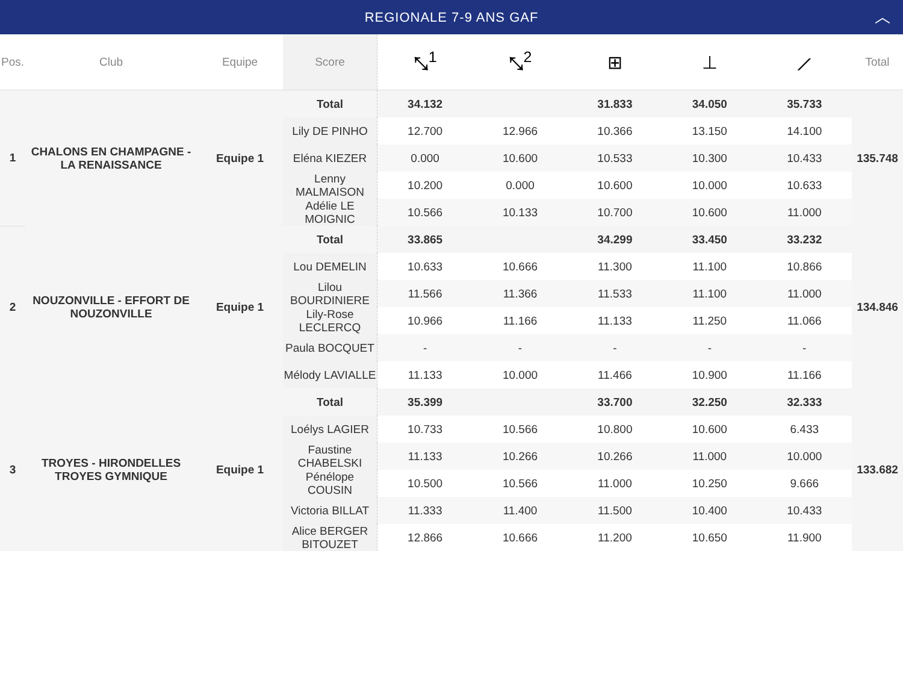REGIONALE 7-9 ANS GAF ︿
| Pos. | Club | Equipe | Score | ⤡<sup>1</sup> | ⤡<sup>2</sup> | ⊞ | ⊥ | ⟋ | Total |
| --- | --- | --- | --- | --- | --- | --- | --- | --- | --- |
| 1 | CHALONS EN CHAMPAGNE - LA RENAISSANCE | Equipe 1 | Total | 34.132 | | 31.833 | 34.050 | 35.733 | 135.748 |
| | | | Lily DE PINHO | 12.700 | 12.966 | 10.366 | 13.150 | 14.100 | |
| | | | Eléna KIEZER | 0.000 | 10.600 | 10.533 | 10.300 | 10.433 | |
| | | | Lenny MALMAISON | 10.200 | 0.000 | 10.600 | 10.000 | 10.633 | |
| | | | Adélie LE MOIGNIC | 10.566 | 10.133 | 10.700 | 10.600 | 11.000 | |
| 2 | NOUZONVILLE - EFFORT DE NOUZONVILLE | Equipe 1 | Total | 33.865 | | 34.299 | 33.450 | 33.232 | 134.846 |
| | | | Lou DEMELIN | 10.633 | 10.666 | 11.300 | 11.100 | 10.866 | |
| | | | Lilou BOURDINIERE | 11.566 | 11.366 | 11.533 | 11.100 | 11.000 | |
| | | | Lily-Rose LECLERCQ | 10.966 | 11.166 | 11.133 | 11.250 | 11.066 | |
| | | | Paula BOCQUET | - | - | - | - | - | |
| | | | Mélody LAVIALLE | 11.133 | 10.000 | 11.466 | 10.900 | 11.166 | |
| 3 | TROYES - HIRONDELLES TROYES GYMNIQUE | Equipe 1 | Total | 35.399 | | 33.700 | 32.250 | 32.333 | 133.682 |
| | | | Loélys LAGIER | 10.733 | 10.566 | 10.800 | 10.600 | 6.433 | |
| | | | Faustine CHABELSKI | 11.133 | 10.266 | 10.266 | 11.000 | 10.000 | |
| | | | Pénélope COUSIN | 10.500 | 10.566 | 11.000 | 10.250 | 9.666 | |
| | | | Victoria BILLAT | 11.333 | 11.400 | 11.500 | 10.400 | 10.433 | |
| | | | Alice BERGER BITOUZET | 12.866 | 10.666 | 11.200 | 10.650 | 11.900 | |